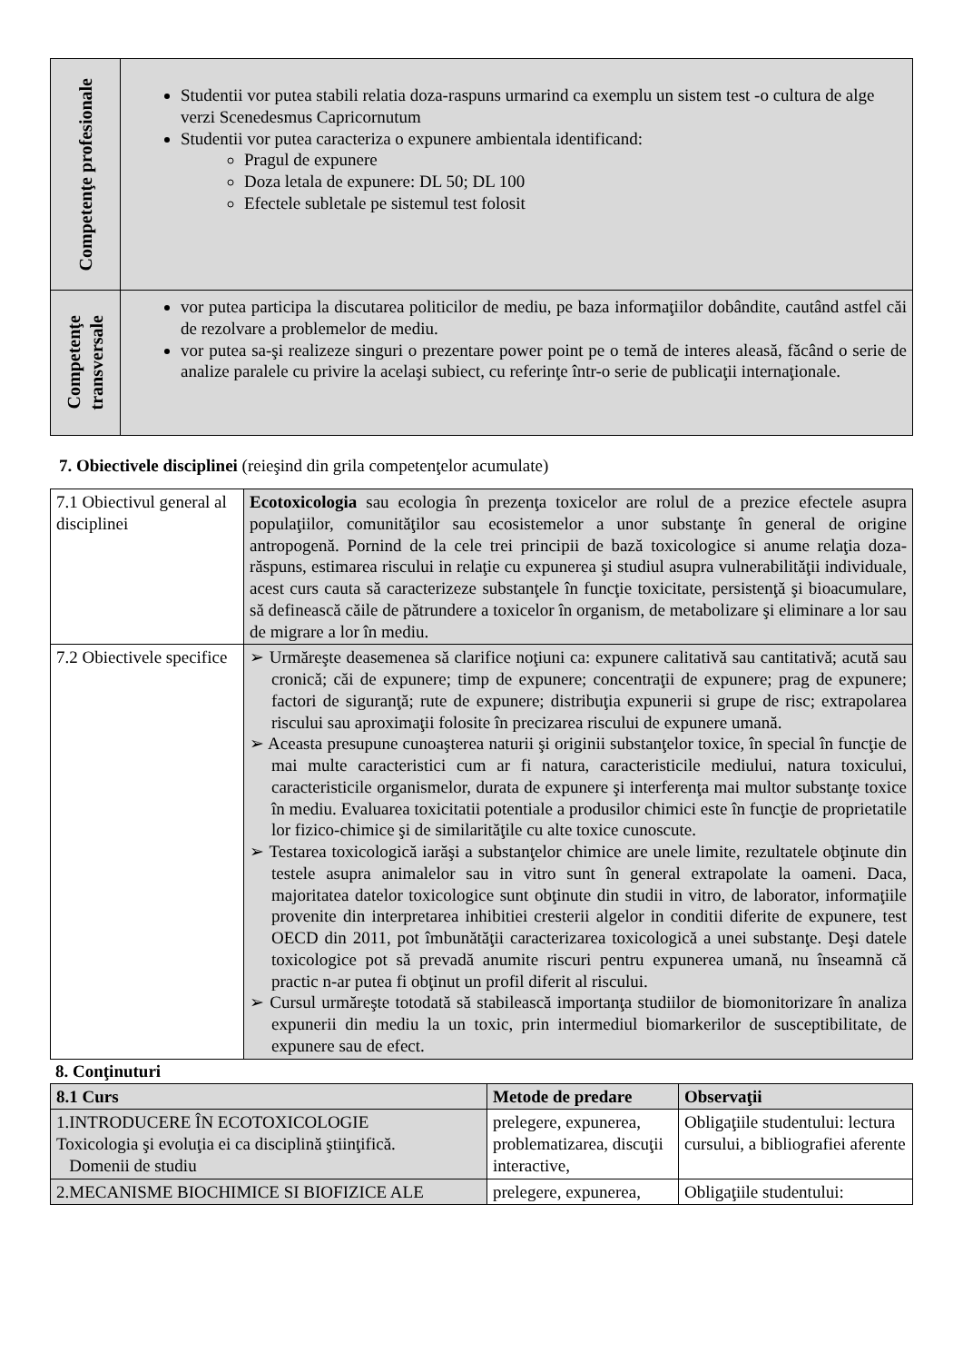| Competenţe profesionale | Studentii vor putea stabili relatia doza-raspuns urmarind ca exemplu un sistem test -o cultura de alge verzi Scenedesmus Capricornutum Studentii vor putea caracteriza o expunere ambientala identificand: Pragul de expunere Doza letala de expunere: DL 50; DL 100 Efectele subletale pe sistemul test folosit |
| Competenţe transversale | vor putea participa la discutarea politicilor de mediu, pe baza informaţiilor dobândite, cautând astfel căi de rezolvare a problemelor de mediu. vor putea sa-şi realizeze singuri o prezentare power point pe o temă de interes aleasă, făcând o serie de analize paralele cu privire la acelaşi subiect, cu referinţe într-o serie de publicaţii internaţionale. |
7. Obiectivele disciplinei (reieşind din grila competenţelor acumulate)
| 7.1 Obiectivul general al disciplinei | Ecotoxicologia sau ecologia în prezenţa toxicelor are rolul de a prezice efectele asupra populaţiilor, comunităţilor sau ecosistemelor a unor substanţe în general de origine antropogenă. Pornind de la cele trei principii de bază toxicologice si anume relaţia doza-răspuns, estimarea riscului in relaţie cu expunerea şi studiul asupra vulnerabilităţii individuale, acest curs cauta să caracterizeze substanţele în funcţie toxicitate, persistenţă şi bioacumulare, să definească căile de pătrundere a toxicelor în organism, de metabolizare şi eliminare a lor sau de migrare a lor în mediu. |
| 7.2 Obiectivele specifice | ➢ Urmăreşte deasemenea să clarifice noţiuni ca: expunere calitativă sau cantitativă; acută sau cronică; căi de expunere; timp de expunere; concentraţii de expunere; prag de expunere; factori de siguranţă; rute de expunere; distribuţia expunerii si grupe de risc; extrapolarea riscului sau aproximaţii folosite în precizarea riscului de expunere umană. ➢ Aceasta presupune cunoaşterea naturii şi originii substanţelor toxice, în special în funcţie de mai multe caracteristici cum ar fi natura, caracteristicile mediului, natura toxicului, caracteristicile organismelor, durata de expunere şi interferenţa mai multor substanţe toxice în mediu. Evaluarea toxicitatii potentiale a produsilor chimici este în funcţie de proprietatile lor fizico-chimice şi de similarităţile cu alte toxice cunoscute. ➢ Testarea toxicologică iarăşi a substanţelor chimice are unele limite, rezultatele obţinute din testele asupra animalelor sau in vitro sunt în general extrapolate la oameni. Daca, majoritatea datelor toxicologice sunt obţinute din studii in vitro, de laborator, informaţiile provenite din interpretarea inhibitiei cresterii algelor in conditii diferite de expunere, test OECD din 2011, pot îmbunătăţii caracterizarea toxicologică a unei substanţe. Deşi datele toxicologice pot să prevadă anumite riscuri pentru expunerea umană, nu înseamnă că practic n-ar putea fi obţinut un profil diferit al riscului. ➢ Cursul urmăreşte totodată să stabilească importanţa studiilor de biomonitorizare în analiza expunerii din mediu la un toxic, prin intermediul biomarkerilor de susceptibilitate, de expunere sau de efect. |
8. Conţinuturi
| 8.1 Curs | Metode de predare | Observaţii |
| --- | --- | --- |
| 1.INTRODUCERE ÎN ECOTOXICOLOGIE Toxicologia şi evoluţia ei ca disciplină ştiinţifică. Domenii de studiu | prelegere, expunerea, problematizarea, discuţii interactive, | Obligaţiile studentului: lectura cursului, a bibliografiei aferente |
| 2.MECANISME BIOCHIMICE SI BIOFIZICE ALE | prelegere, expunerea, | Obligaţiile studentului: |